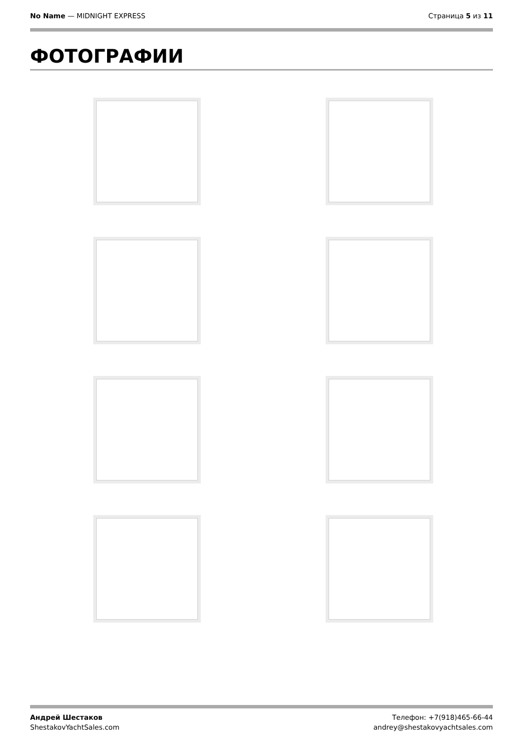No Name — MIDNIGHT EXPRESS Страница 5 из 11
ФОТОГРАФИИ
Андрей Шестаков
ShestakovYachtSales.com
Телефон: +7(918)465-66-44
andrey@shestakovyachtsales.com